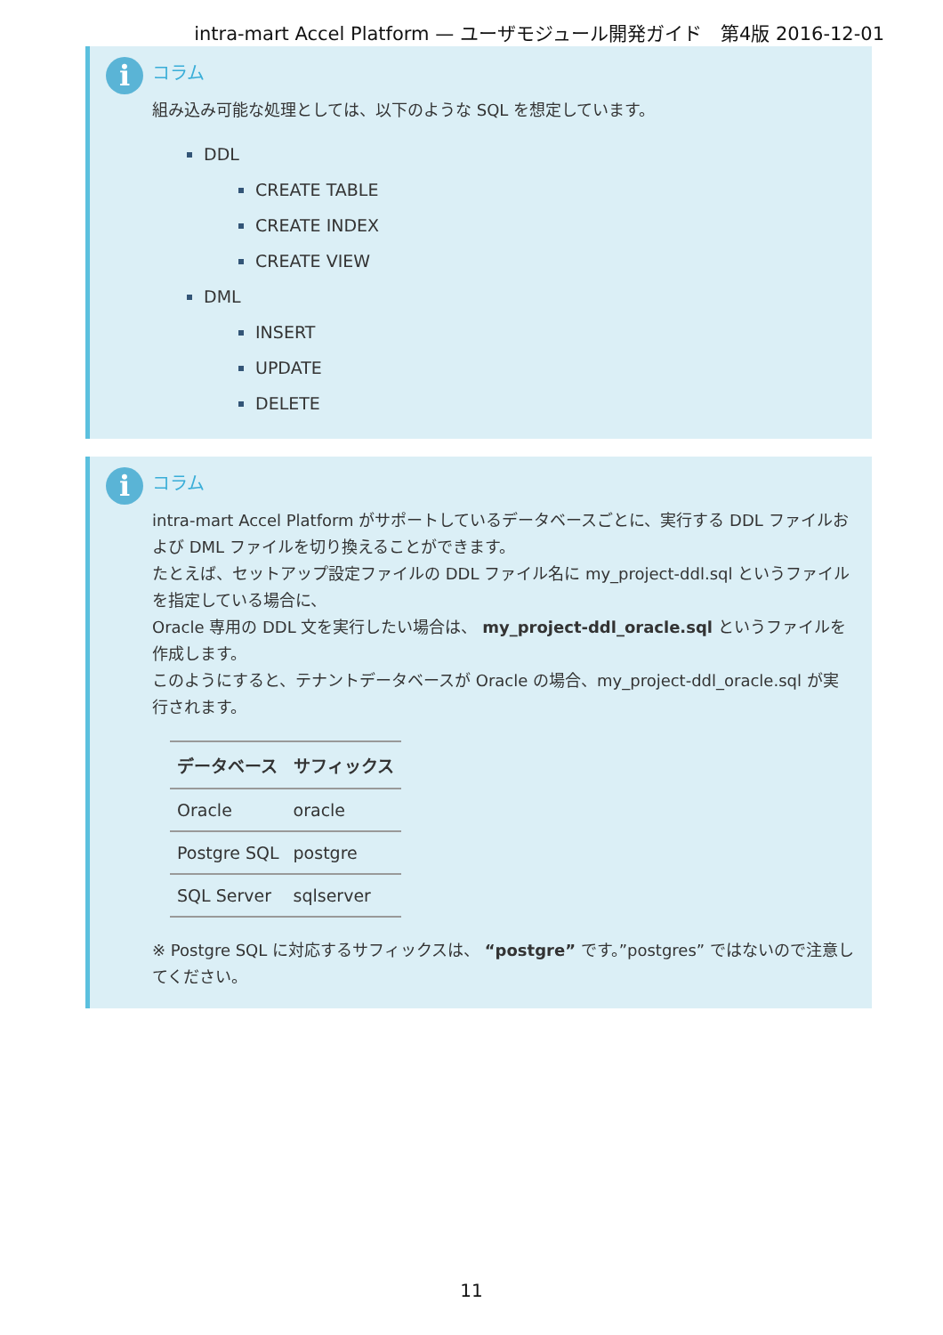intra-mart Accel Platform — ユーザモジュール開発ガイド　第4版 2016-12-01
i
コラム
組み込み可能な処理としては、以下のような SQL を想定しています。
DDL
CREATE TABLE
CREATE INDEX
CREATE VIEW
DML
INSERT
UPDATE
DELETE
i
コラム
intra-mart Accel Platform がサポートしているデータベースごとに、実行する DDL ファイルおよび DML ファイルを切り換えることができます。
たとえば、セットアップ設定ファイルの DDL ファイル名に my_project-ddl.sql というファイルを指定している場合に、
Oracle 専用の DDL 文を実行したい場合は、 my_project-ddl_oracle.sql というファイルを作成します。
このようにすると、テナントデータベースが Oracle の場合、my_project-ddl_oracle.sql が実行されます。
| データベース | サフィックス |
| --- | --- |
| Oracle | oracle |
| Postgre SQL | postgre |
| SQL Server | sqlserver |
※ Postgre SQL に対応するサフィックスは、 “postgre” です。”postgres” ではないので注意してください。
11